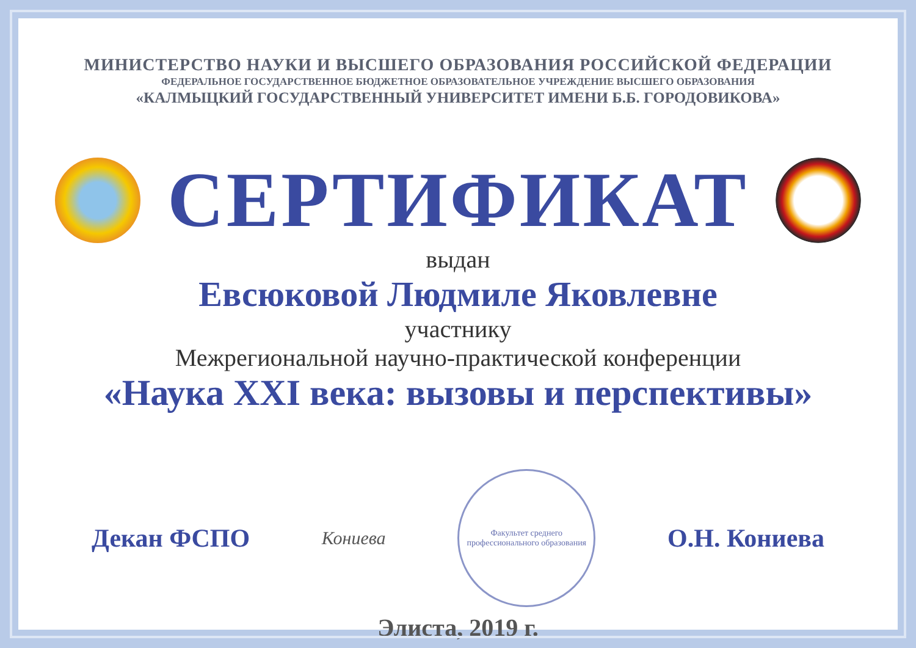МИНИСТЕРСТВО НАУКИ И ВЫСШЕГО ОБРАЗОВАНИЯ РОССИЙСКОЙ ФЕДЕРАЦИИ
ФЕДЕРАЛЬНОЕ ГОСУДАРСТВЕННОЕ БЮДЖЕТНОЕ ОБРАЗОВАТЕЛЬНОЕ УЧРЕЖДЕНИЕ ВЫСШЕГО ОБРАЗОВАНИЯ
«КАЛМЫЦКИЙ ГОСУДАРСТВЕННЫЙ УНИВЕРСИТЕТ ИМЕНИ Б.Б. ГОРОДОВИКОВА»
СЕРТИФИКАТ
выдан
Евсюковой Людмиле Яковлевне
участнику
Межрегиональной научно-практической конференции
«Наука XXI века: вызовы и перспективы»
Декан ФСПО Кониева
Факультет среднего профессионального образования
О.Н. Кониева
Элиста, 2019 г.